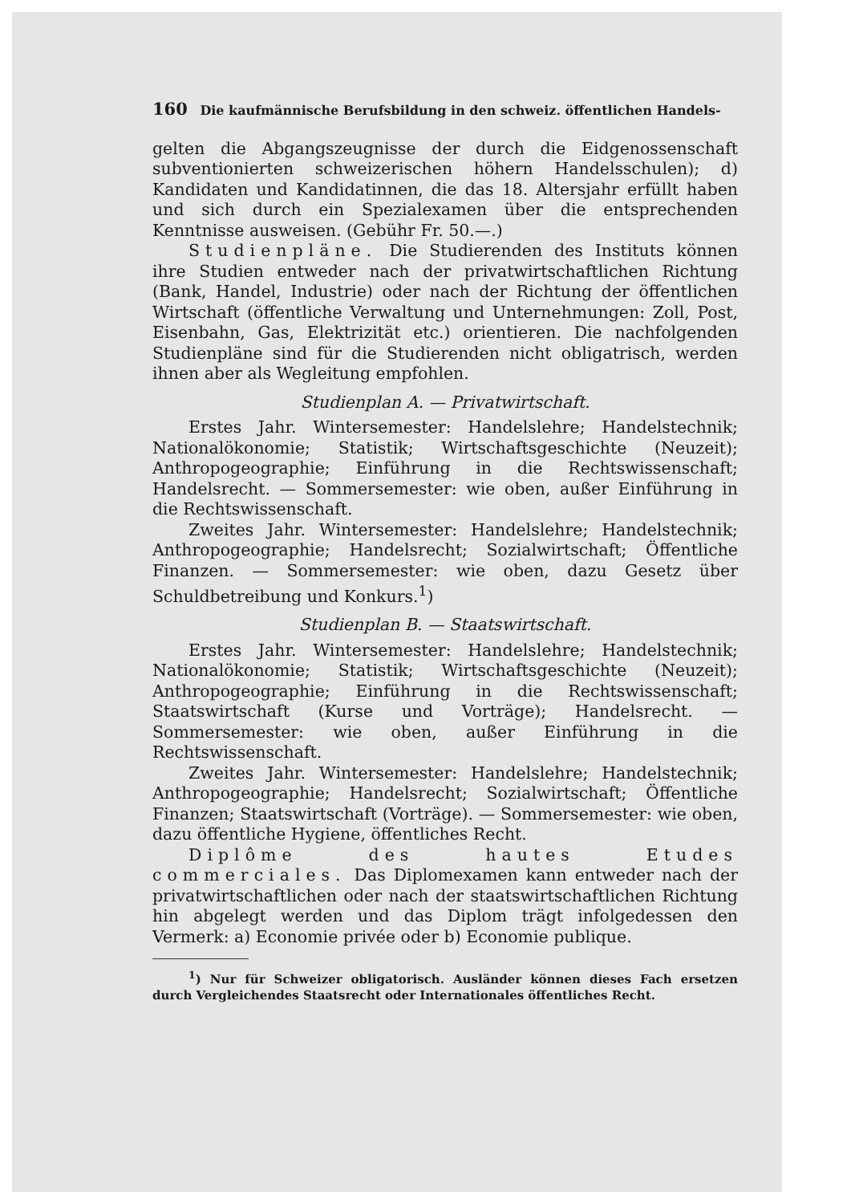160 Die kaufmännische Berufsbildung in den schweiz. öffentlichen Handels-
gelten die Abgangszeugnisse der durch die Eidgenossenschaft subventionierten schweizerischen höhern Handelsschulen); d) Kandidaten und Kandidatinnen, die das 18. Altersjahr erfüllt haben und sich durch ein Spezialexamen über die entsprechenden Kenntnisse ausweisen. (Gebühr Fr. 50.—.)
Studienpläne. Die Studierenden des Instituts können ihre Studien entweder nach der privatwirtschaftlichen Richtung (Bank, Handel, Industrie) oder nach der Richtung der öffentlichen Wirtschaft (öffentliche Verwaltung und Unternehmungen: Zoll, Post, Eisenbahn, Gas, Elektrizität etc.) orientieren. Die nachfolgenden Studienpläne sind für die Studierenden nicht obligatrisch, werden ihnen aber als Wegleitung empfohlen.
Studienplan A. — Privatwirtschaft.
Erstes Jahr. Wintersemester: Handelslehre; Handelstechnik; Nationalökonomie; Statistik; Wirtschaftsgeschichte (Neuzeit); Anthropogeographie; Einführung in die Rechtswissenschaft; Handelsrecht. — Sommersemester: wie oben, außer Einführung in die Rechtswissenschaft.
Zweites Jahr. Wintersemester: Handelslehre; Handelstechnik; Anthropogeographie; Handelsrecht; Sozialwirtschaft; Öffentliche Finanzen. — Sommersemester: wie oben, dazu Gesetz über Schuldbetreibung und Konkurs.<sup>1</sup>)
Studienplan B. — Staatswirtschaft.
Erstes Jahr. Wintersemester: Handelslehre; Handelstechnik; Nationalökonomie; Statistik; Wirtschaftsgeschichte (Neuzeit); Anthropogeographie; Einführung in die Rechtswissenschaft; Staatswirtschaft (Kurse und Vorträge); Handelsrecht. — Sommersemester: wie oben, außer Einführung in die Rechtswissenschaft.
Zweites Jahr. Wintersemester: Handelslehre; Handelstechnik; Anthropogeographie; Handelsrecht; Sozialwirtschaft; Öffentliche Finanzen; Staatswirtschaft (Vorträge). — Sommersemester: wie oben, dazu öffentliche Hygiene, öffentliches Recht.
Diplôme des hautes Etudes commerciales. Das Diplomexamen kann entweder nach der privatwirtschaftlichen oder nach der staatswirtschaftlichen Richtung hin abgelegt werden und das Diplom trägt infolgedessen den Vermerk: a) Economie privée oder b) Economie publique.
<sup>1</sup>) Nur für Schweizer obligatorisch. Ausländer können dieses Fach ersetzen durch Vergleichendes Staatsrecht oder Internationales öffentliches Recht.